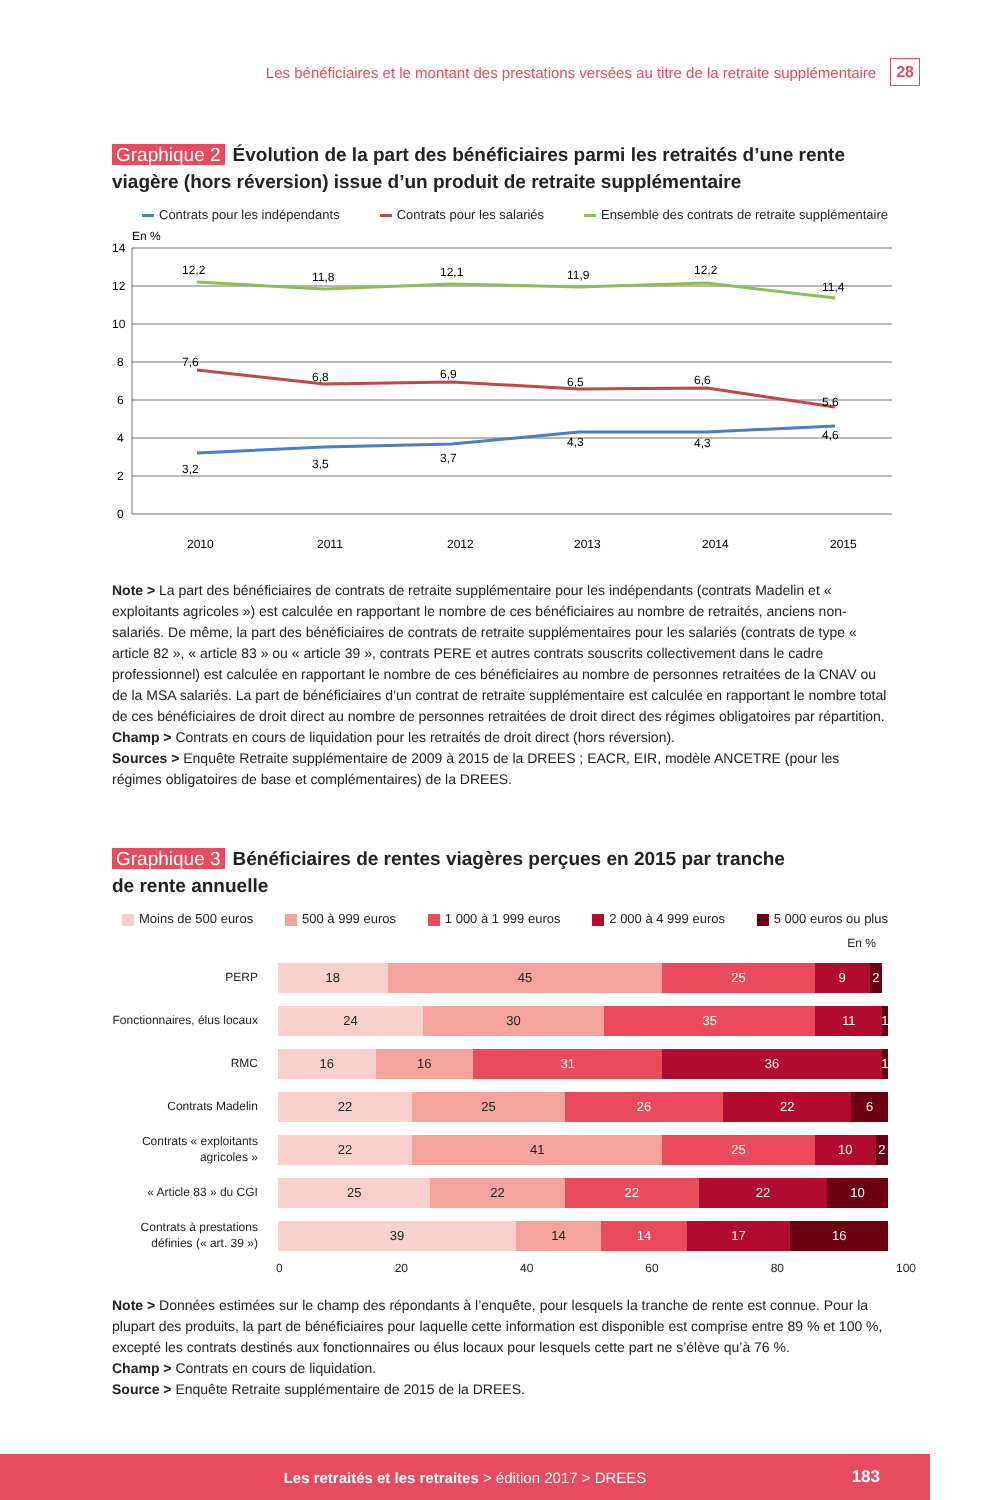Les bénéficiaires et le montant des prestations versées au titre de la retraite supplémentaire 28
Graphique 2 Évolution de la part des bénéficiaires parmi les retraités d’une rente viagère (hors réversion) issue d’un produit de retraite supplémentaire
Contrats pour les indépendants Contrats pour les salariés Ensemble des contrats de retraite supplémentaire
En %
14
12
10
8
6
4
2
0
12,2
11,8
12,1
11,9
12,2
11,4
7,6
6,8
6,9
6,5
6,6
5,6
3,2
3,5
3,7
4,3
4,3
4,6
2010
2011
2012
2013
2014
2015
Note > La part des bénéficiaires de contrats de retraite supplémentaire pour les indépendants (contrats Madelin et « exploitants agricoles ») est calculée en rapportant le nombre de ces bénéficiaires au nombre de retraités, anciens non-salariés. De même, la part des bénéficiaires de contrats de retraite supplémentaires pour les salariés (contrats de type « article 82 », « article 83 » ou « article 39 », contrats PERE et autres contrats souscrits collectivement dans le cadre professionnel) est calculée en rapportant le nombre de ces bénéficiaires au nombre de personnes retraitées de la CNAV ou de la MSA salariés. La part de bénéficiaires d’un contrat de retraite supplémentaire est calculée en rapportant le nombre total de ces bénéficiaires de droit direct au nombre de personnes retraitées de droit direct des régimes obligatoires par répartition.
Champ > Contrats en cours de liquidation pour les retraités de droit direct (hors réversion).
Sources > Enquête Retraite supplémentaire de 2009 à 2015 de la DREES ; EACR, EIR, modèle ANCETRE (pour les régimes obligatoires de base et complémentaires) de la DREES.
Graphique 3 Bénéficiaires de rentes viagères perçues en 2015 par tranche
de rente annuelle
Moins de 500 euros 500 à 999 euros 1 000 à 1 999 euros 2 000 à 4 999 euros 5 000 euros ou plus
En %
PERP
18 45 25 9 2
Fonctionnaires, élus locaux
24 30 35 11 1
RMC
16 16 31 36 1
Contrats Madelin
22 25 26 22 6
Contrats « exploitants agricoles »
22 41 25 10 2
« Article 83 » du CGI
25 22 22 22 10
Contrats à prestations définies (« art. 39 »)
39 14 14 17 16
0 20 40 60 80 100
Note > Données estimées sur le champ des répondants à l’enquête, pour lesquels la tranche de rente est connue. Pour la plupart des produits, la part de bénéficiaires pour laquelle cette information est disponible est comprise entre 89 % et 100 %, excepté les contrats destinés aux fonctionnaires ou élus locaux pour lesquels cette part ne s’élève qu’à 76 %.
Champ > Contrats en cours de liquidation.
Source > Enquête Retraite supplémentaire de 2015 de la DREES.
Les retraités et les retraites > édition 2017 > DREES
183